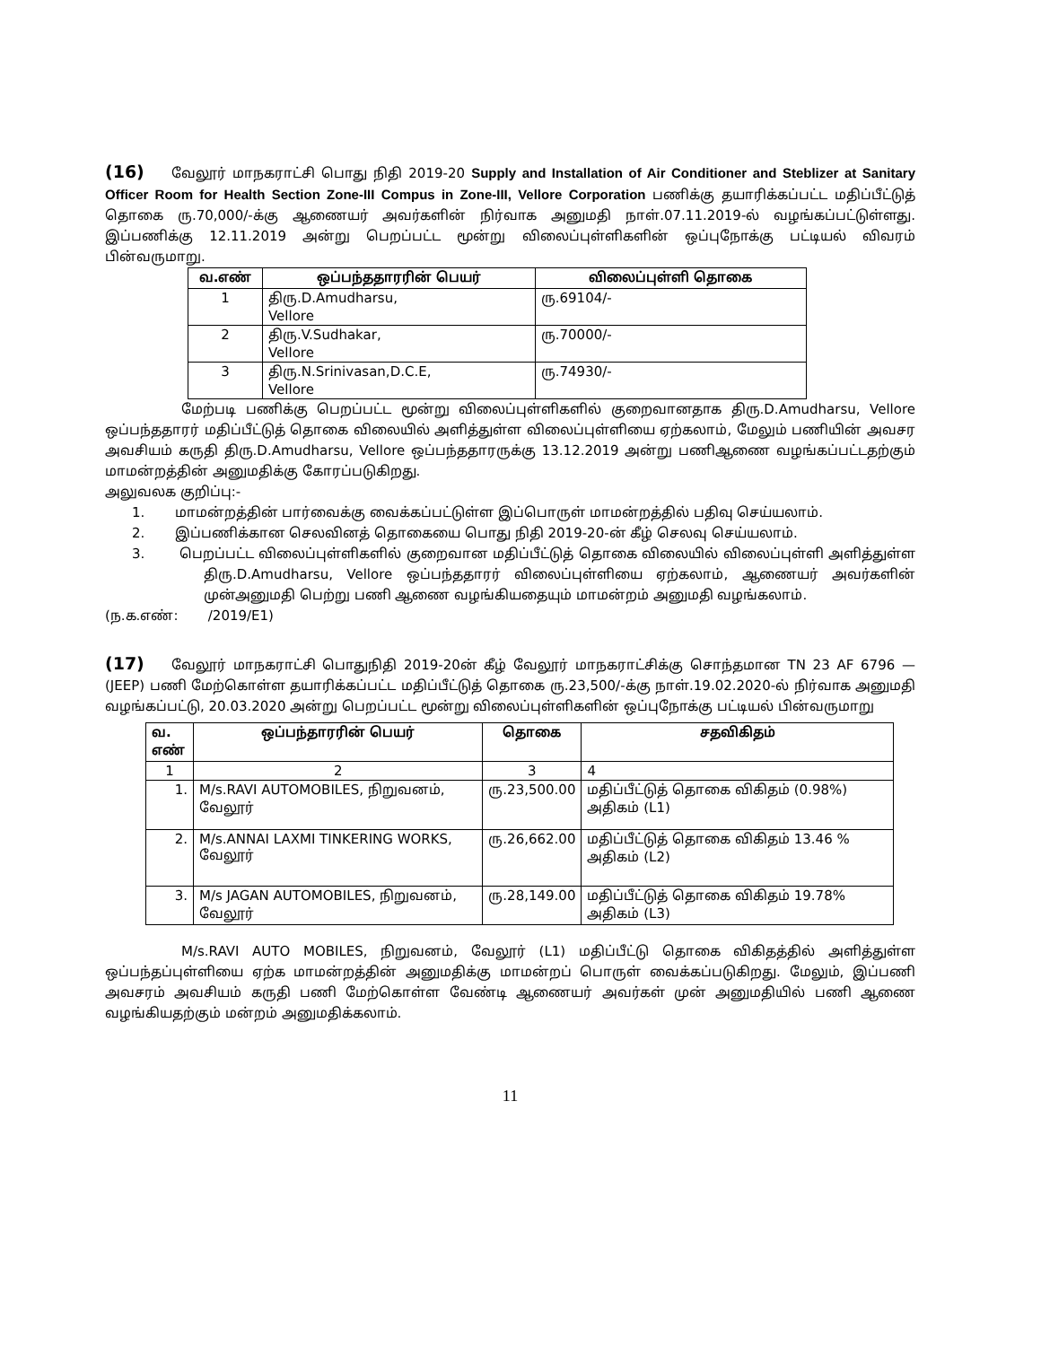(16) வேலூர் மாநகராட்சி பொது நிதி 2019-20 Supply and Installation of Air Conditioner and Steblizer at Sanitary Officer Room for Health Section Zone-III Compus in Zone-III, Vellore Corporation பணிக்கு தயாரிக்கப்பட்ட மதிப்பீட்டுத் தொகை ரு.70,000/-க்கு ஆணையர் அவர்களின் நிர்வாக அனுமதி நாள்.07.11.2019-ல் வழங்கப்பட்டுள்ளது. இப்பணிக்கு 12.11.2019 அன்று பெறப்பட்ட மூன்று விலைப்புள்ளிகளின் ஒப்புநோக்கு பட்டியல் விவரம் பின்வருமாறு.
| வ.எண் | ஒப்பந்ததாரரின் பெயர் | விலைப்புள்ளி தொகை |
| --- | --- | --- |
| 1 | திரு.D.Amudharsu, Vellore | ரு.69104/- |
| 2 | திரு.V.Sudhakar, Vellore | ரு.70000/- |
| 3 | திரு.N.Srinivasan,D.C.E, Vellore | ரு.74930/- |
மேற்படி பணிக்கு பெறப்பட்ட மூன்று விலைப்புள்ளிகளில் குறைவானதாக திரு.D.Amudharsu, Vellore ஒப்பந்ததாரர் மதிப்பீட்டுத் தொகை விலையில் அளித்துள்ள விலைப்புள்ளியை ஏற்கலாம், மேலும் பணியின் அவசர அவசியம் கருதி திரு.D.Amudharsu, Vellore ஒப்பந்ததாரருக்கு 13.12.2019 அன்று பணிஆணை வழங்கப்பட்டதற்கும் மாமன்றத்தின் அனுமதிக்கு கோரப்படுகிறது.
அலுவலக குறிப்பு:-
1. மாமன்றத்தின் பார்வைக்கு வைக்கப்பட்டுள்ள இப்பொருள் மாமன்றத்தில் பதிவு செய்யலாம்.
2. இப்பணிக்கான செலவினத் தொகையை பொது நிதி 2019-20-ன் கீழ் செலவு செய்யலாம்.
3. பெறப்பட்ட விலைப்புள்ளிகளில் குறைவான மதிப்பீட்டுத் தொகை விலையில் விலைப்புள்ளி அளித்துள்ள திரு.D.Amudharsu, Vellore ஒப்பந்ததாரர் விலைப்புள்ளியை ஏற்கலாம், ஆணையர் அவர்களின் முன்அனுமதி பெற்று பணி ஆணை வழங்கியதையும் மாமன்றம் அனுமதி வழங்கலாம்.
(ந.க.எண்: /2019/E1)
(17) வேலூர் மாநகராட்சி பொதுநிதி 2019-20ன் கீழ் வேலூர் மாநகராட்சிக்கு சொந்தமான TN 23 AF 6796 — (JEEP) பணி மேற்கொள்ள தயாரிக்கப்பட்ட மதிப்பீட்டுத் தொகை ரு.23,500/-க்கு நாள்.19.02.2020-ல் நிர்வாக அனுமதி வழங்கப்பட்டு, 20.03.2020 அன்று பெறப்பட்ட மூன்று விலைப்புள்ளிகளின் ஒப்புநோக்கு பட்டியல் பின்வருமாறு
| வ. எண் | ஒப்பந்தாரரின் பெயர் | தொகை | சதவிகிதம் |
| --- | --- | --- | --- |
| 1 | 2 | 3 | 4 |
| 1. | M/s.RAVI AUTOMOBILES, நிறுவனம், வேலூர் | ரு.23,500.00 | மதிப்பீட்டுத் தொகை விகிதம் (0.98%) அதிகம் (L1) |
| 2. | M/s.ANNAI LAXMI TINKERING WORKS, வேலூர் | ரு.26,662.00 | மதிப்பீட்டுத் தொகை விகிதம் 13.46 % அதிகம் (L2) |
| 3. | M/s JAGAN AUTOMOBILES, நிறுவனம், வேலூர் | ரு.28,149.00 | மதிப்பீட்டுத் தொகை விகிதம் 19.78% அதிகம் (L3) |
M/s.RAVI AUTO MOBILES, நிறுவனம், வேலூர் (L1) மதிப்பீட்டு தொகை விகிதத்தில் அளித்துள்ள ஒப்பந்தப்புள்ளியை ஏற்க மாமன்றத்தின் அனுமதிக்கு மாமன்றப் பொருள் வைக்கப்படுகிறது. மேலும், இப்பணி அவசரம் அவசியம் கருதி பணி மேற்கொள்ள வேண்டி ஆணையர் அவர்கள் முன் அனுமதியில் பணி ஆணை வழங்கியதற்கும் மன்றம் அனுமதிக்கலாம்.
11